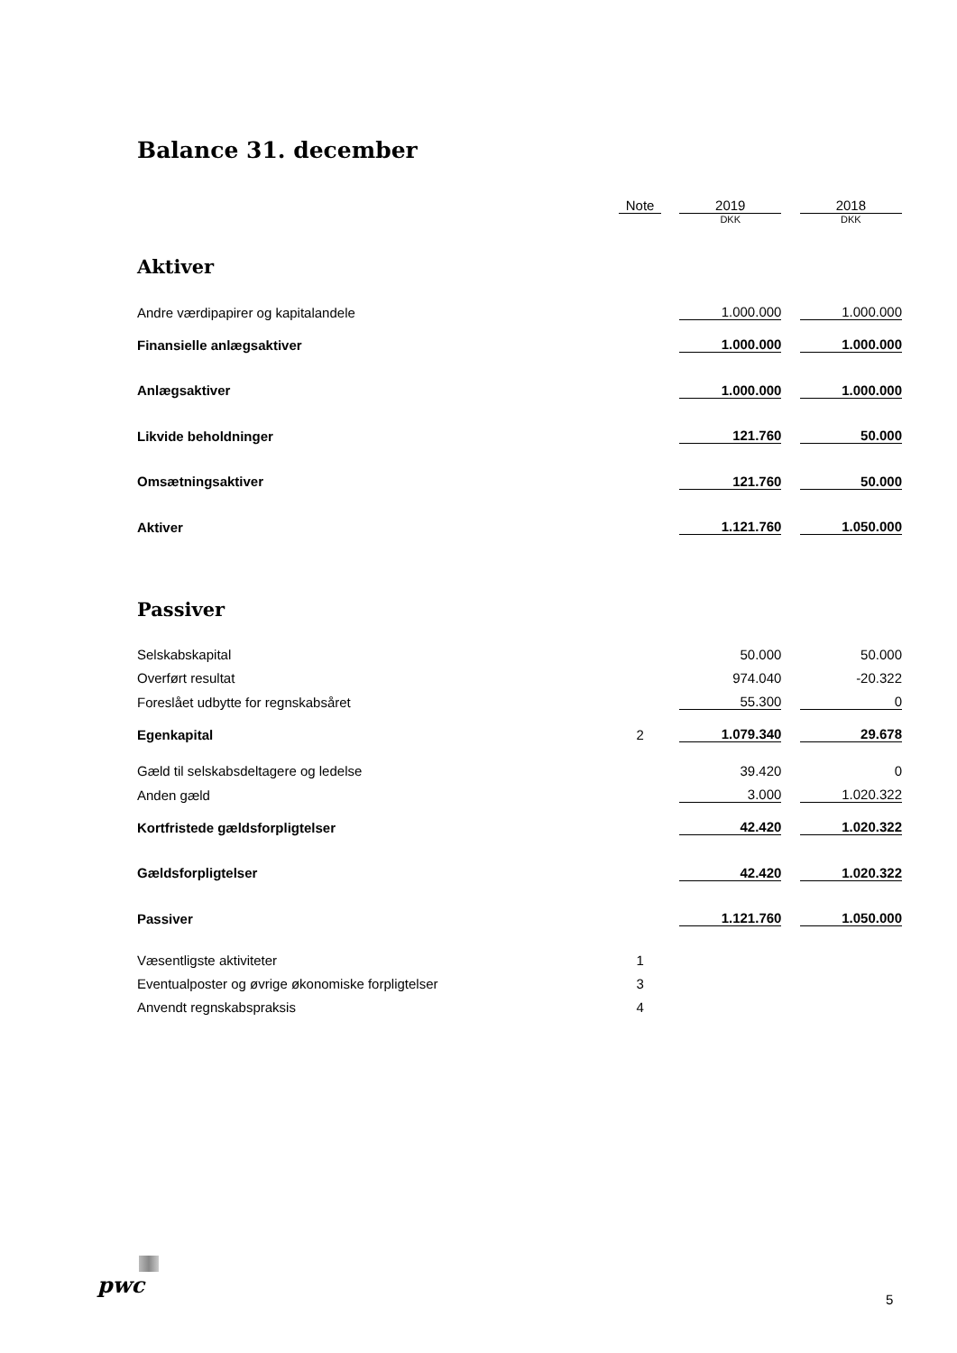Balance 31. december
| | Note | | 2019 | | 2018 |
| | | | DKK | | DKK |
Aktiver
| Andre værdipapirer og kapitalandele | | | 1.000.000 | | 1.000.000 |
| Finansielle anlægsaktiver | | | 1.000.000 | | 1.000.000 |
| Anlægsaktiver | | | 1.000.000 | | 1.000.000 |
| Likvide beholdninger | | | 121.760 | | 50.000 |
| Omsætningsaktiver | | | 121.760 | | 50.000 |
| Aktiver | | | 1.121.760 | | 1.050.000 |
Passiver
| Selskabskapital | | | 50.000 | | 50.000 |
| Overført resultat | | | 974.040 | | -20.322 |
| Foreslået udbytte for regnskabsåret | | | 55.300 | | 0 |
| Egenkapital | 2 | | 1.079.340 | | 29.678 |
| Gæld til selskabsdeltagere og ledelse | | | 39.420 | | 0 |
| Anden gæld | | | 3.000 | | 1.020.322 |
| Kortfristede gældsforpligtelser | | | 42.420 | | 1.020.322 |
| Gældsforpligtelser | | | 42.420 | | 1.020.322 |
| Passiver | | | 1.121.760 | | 1.050.000 |
| Væsentligste aktiviteter | 1 | | | | |
| Eventualposter og øvrige økonomiske forpligtelser | 3 | | | | |
| Anvendt regnskabspraksis | 4 | | | | |
pwc
5